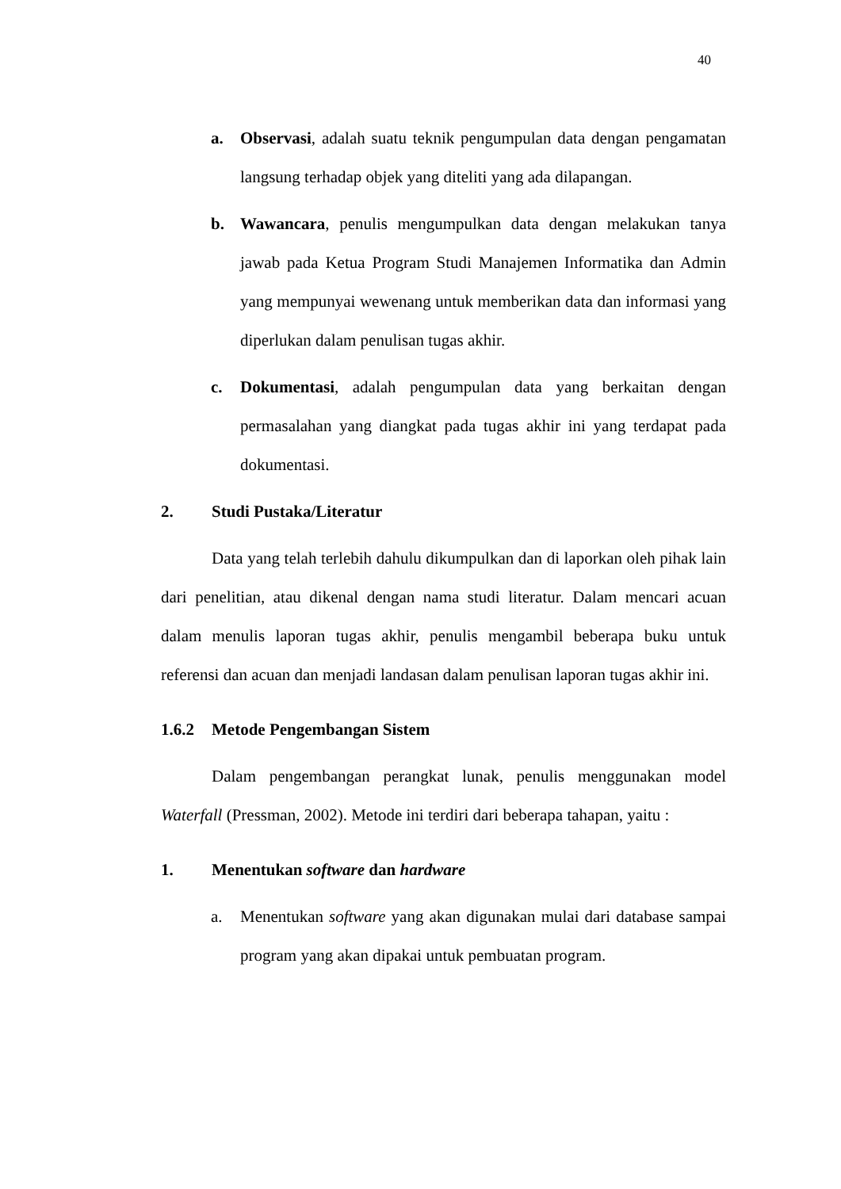40
a. Observasi, adalah suatu teknik pengumpulan data dengan pengamatan langsung terhadap objek yang diteliti yang ada dilapangan.
b. Wawancara, penulis mengumpulkan data dengan melakukan tanya jawab pada Ketua Program Studi Manajemen Informatika dan Admin yang mempunyai wewenang untuk memberikan data dan informasi yang diperlukan dalam penulisan tugas akhir.
c. Dokumentasi, adalah pengumpulan data yang berkaitan dengan permasalahan yang diangkat pada tugas akhir ini yang terdapat pada dokumentasi.
2. Studi Pustaka/Literatur
Data yang telah terlebih dahulu dikumpulkan dan di laporkan oleh pihak lain dari penelitian, atau dikenal dengan nama studi literatur. Dalam mencari acuan dalam menulis laporan tugas akhir, penulis mengambil beberapa buku untuk referensi dan acuan dan menjadi landasan dalam penulisan laporan tugas akhir ini.
1.6.2 Metode Pengembangan Sistem
Dalam pengembangan perangkat lunak, penulis menggunakan model Waterfall (Pressman, 2002). Metode ini terdiri dari beberapa tahapan, yaitu :
1. Menentukan software dan hardware
a. Menentukan software yang akan digunakan mulai dari database sampai program yang akan dipakai untuk pembuatan program.